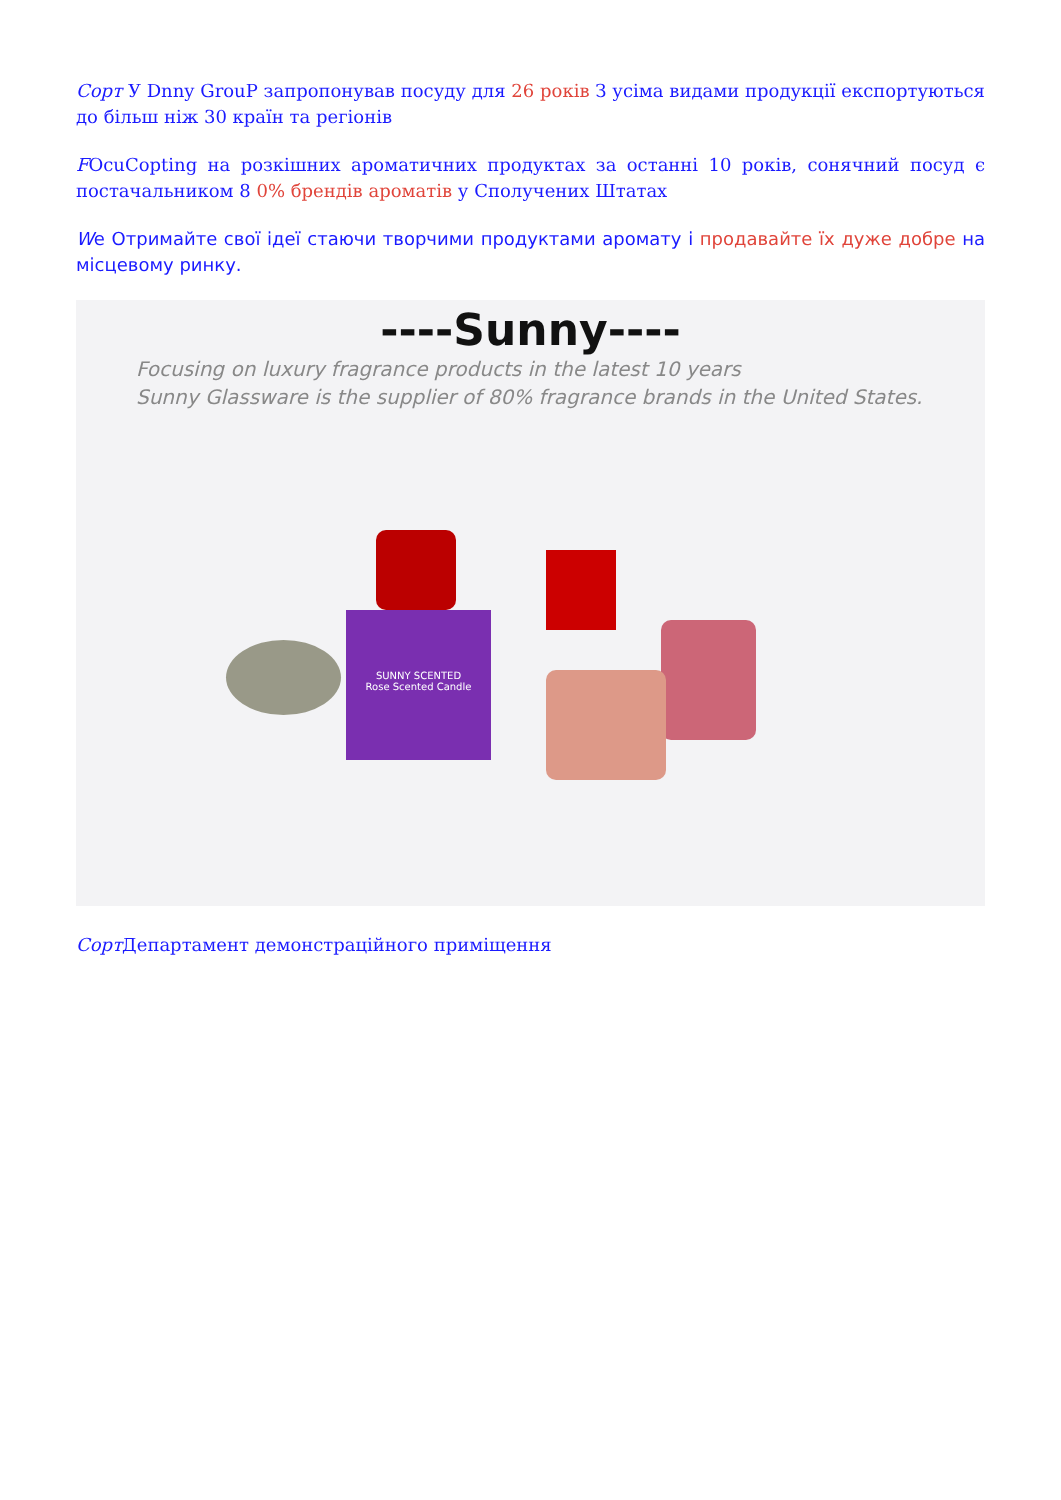Сорт У Dnny GrouP запропонував посуду для 26 років З усіма видами продукції експортуються до більш ніж 30 країн та регіонів
FOcuCopting на розкішних ароматичних продуктах за останні 10 років, сонячний посуд є постачальником 8 0% брендів ароматів у Сполучених Штатах
We Отримайте свої ідеї стаючи творчими продуктами аромату і продавайте їх дуже добре на місцевому ринку.
----Sunny----
Focusing on luxury fragrance products in the latest 10 years
Sunny Glassware is the supplier of 80% fragrance brands in the United States.
SUNNY SCENTED
Rose Scented Candle
Сорт Департамент демонстраційного приміщення